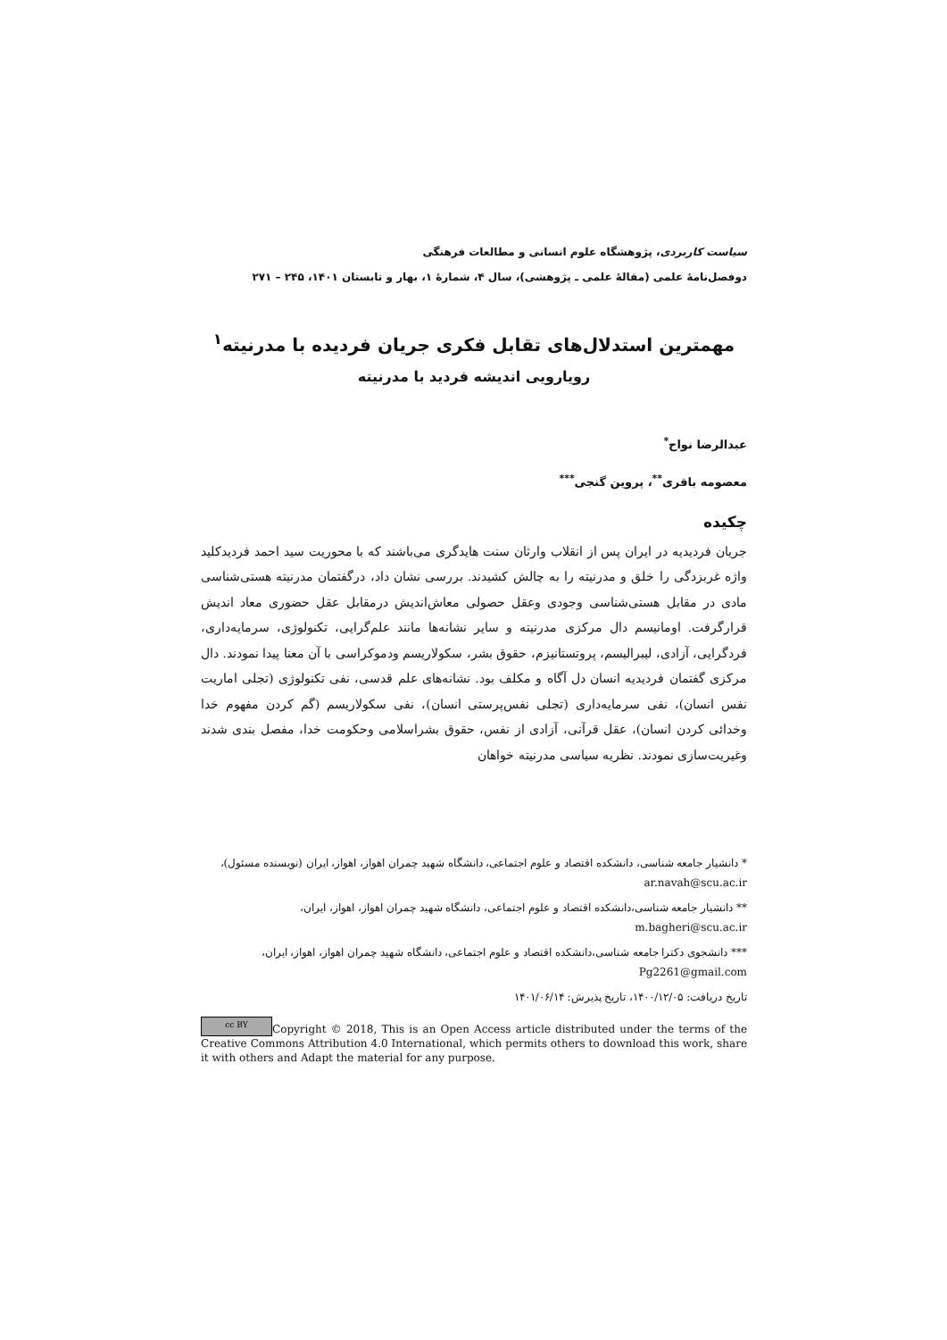سیاست کاربردی، پژوهشگاه علوم انسانی و مطالعات فرهنگی
دوفصل‌نامهٔ علمی (مقالهٔ علمی ـ پژوهشی)، سال ۴، شمارهٔ ۱، بهار و تابستان ۱۴۰۱، ۲۴۵ – ۲۷۱
مهمترین استدلال‌های تقابل فکری جریان فردیده با مدرنیته<sup>۱</sup>
رویارویی اندیشه فردید با مدرنیته
عبدالرضا نواح<sup>*</sup>
معصومه باقری<sup>**</sup>، پروین گنجی<sup>***</sup>
چکیده
جریان فردیدیه در ایران پس از انقلاب وارثان سنت هایدگری می‌باشند که با محوریت سید احمد فردیدکلید واژه غربزدگی را خلق و مدرنیته را به چالش کشیدند. بررسی نشان داد، درگفتمان مدرنیته هستی‌شناسی مادی در مقابل هستی‌شناسی وجودی وعقل حصولی معاش‌اندیش درمقابل عقل حضوری معاد اندیش قرارگرفت. اومانیسم دال مرکزی مدرنیته و سایر نشانه‌ها مانند علم‌گرایی، تکنولوژی، سرمایه‌داری، فردگرایی، آزادی، لیبرالیسم، پروتستانیزم، حقوق بشر، سکولاریسم ودموکراسی با آن معنا پیدا نمودند. دال مرکزی گفتمان فردیدیه انسان دل آگاه و مکلف بود. نشانه‌های علم قدسی، نفی تکنولوژی (تجلی اماریت نفس انسان)، نفی سرمایه‌داری (تجلی نفس‌پرستی انسان)، نفی سکولاریسم (گم کردن مفهوم خدا وخدائی کردن انسان)، عقل قرآنی، آزادی از نفس، حقوق بشراسلامی وحکومت خدا، مفصل بندی شدند وغیریت‌سازی نمودند. نظریه سیاسی مدرنیته خواهان
* دانشیار جامعه شناسی، دانشکده اقتصاد و علوم اجتماعی، دانشگاه شهید چمران اهواز، اهواز، ایران (نویسنده مسئول)، ar.navah@scu.ac.ir
** دانشیار جامعه شناسی،دانشکده اقتصاد و علوم اجتماعی، دانشگاه شهید چمران اهواز، اهواز، ایران، m.bagheri@scu.ac.ir
*** دانشجوی دکترا جامعه شناسی،دانشکده اقتصاد و علوم اجتماعی، دانشگاه شهید چمران اهواز، اهواز، ایران، Pg2261@gmail.com
تاریخ دریافت: ۱۴۰۰/۱۲/۰۵، تاریخ پذیرش: ۱۴۰۱/۰۶/۱۴
cc BY Copyright © 2018, This is an Open Access article distributed under the terms of the Creative Commons Attribution 4.0 International, which permits others to download this work, share it with others and Adapt the material for any purpose.